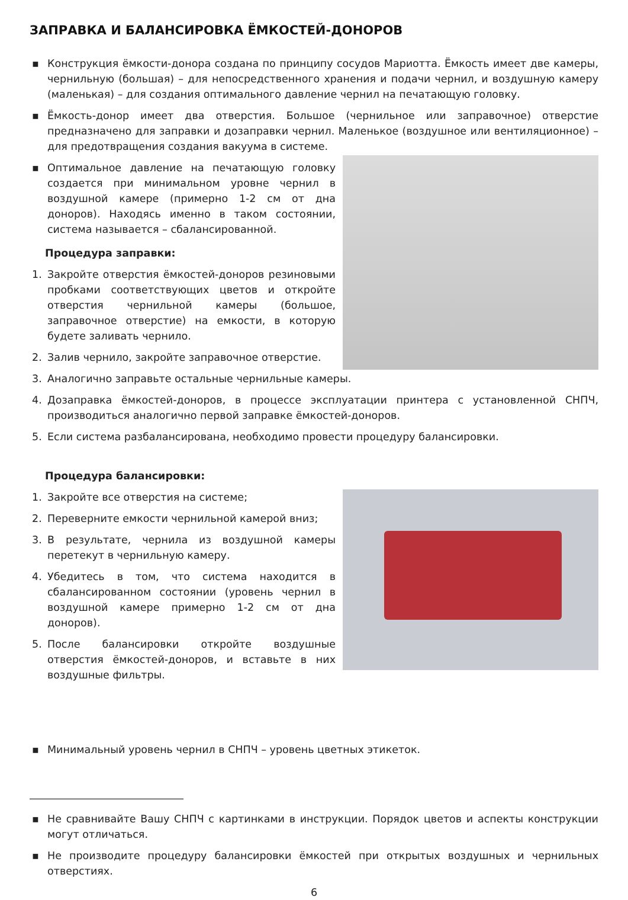ЗАПРАВКА И БАЛАНСИРОВКА ЁМКОСТЕЙ-ДОНОРОВ
▪ Конструкция ёмкости-донора создана по принципу сосудов Мариотта. Ёмкость имеет две камеры, чернильную (большая) – для непосредственного хранения и подачи чернил, и воздушную камеру (маленькая) – для создания оптимального давление чернил на печатающую головку.
▪ Ёмкость-донор имеет два отверстия. Большое (чернильное или заправочное) отверстие предназначено для заправки и дозаправки чернил. Маленькое (воздушное или вентиляционное) – для предотвращения создания вакуума в системе.
▪ Оптимальное давление на печатающую головку создается при минимальном уровне чернил в воздушной камере (примерно 1-2 см от дна доноров). Находясь именно в таком состоянии, система называется – сбалансированной.
Процедура заправки:
1. Закройте отверстия ёмкостей-доноров резиновыми пробками соответствующих цветов и откройте отверстия чернильной камеры (большое, заправочное отверстие) на емкости, в которую будете заливать чернило.
2. Залив чернило, закройте заправочное отверстие.
3. Аналогично заправьте остальные чернильные камеры.
4. Дозаправка ёмкостей-доноров, в процессе эксплуатации принтера с установленной СНПЧ, производиться аналогично первой заправке ёмкостей-доноров.
5. Если система разбалансирована, необходимо провести процедуру балансировки.
Процедура балансировки:
1. Закройте все отверстия на системе;
2. Переверните емкости чернильной камерой вниз;
3. В результате, чернила из воздушной камеры перетекут в чернильную камеру.
4. Убедитесь в том, что система находится в сбалансированном состоянии (уровень чернил в воздушной камере примерно 1-2 см от дна доноров).
5. После балансировки откройте воздушные отверстия ёмкостей-доноров, и вставьте в них воздушные фильтры.
▪ Минимальный уровень чернил в СНПЧ – уровень цветных этикеток.
▪ Не сравнивайте Вашу СНПЧ с картинками в инструкции. Порядок цветов и аспекты конструкции могут отличаться.
▪ Не производите процедуру балансировки ёмкостей при открытых воздушных и чернильных отверстиях.
6